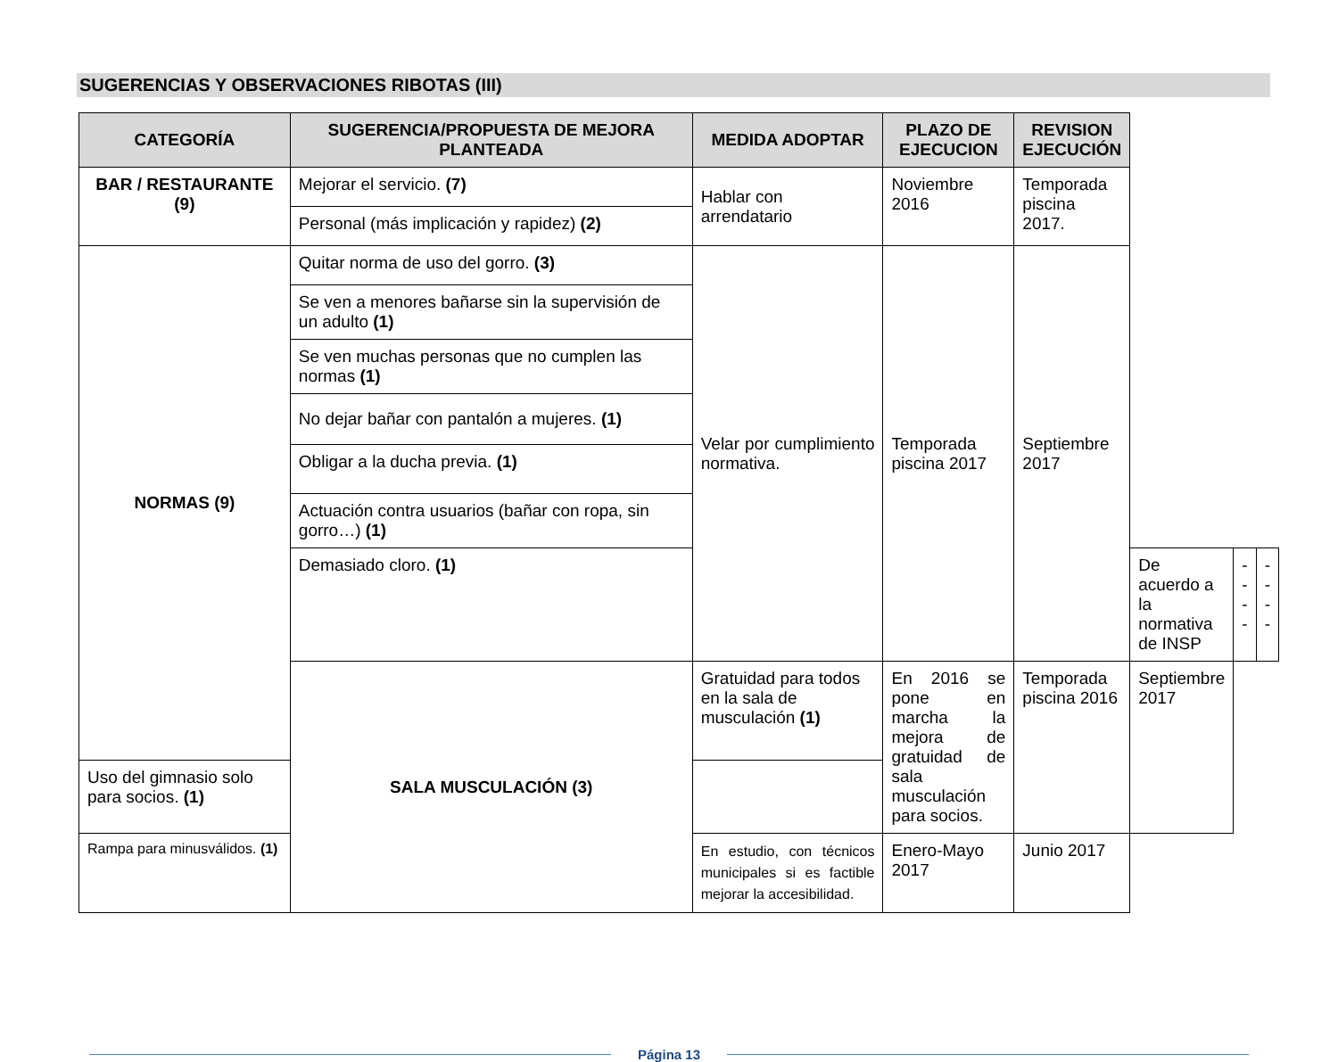SUGERENCIAS Y OBSERVACIONES RIBOTAS (III)
| CATEGORÍA | SUGERENCIA/PROPUESTA DE MEJORA PLANTEADA | MEDIDA ADOPTAR | PLAZO DE EJECUCION | REVISION EJECUCIÓN | | | |
| --- | --- | --- | --- | --- | --- | --- | --- |
| BAR / RESTAURANTE (9) | Mejorar el servicio. (7) | Hablar con arrendatario | Noviembre 2016 | Temporada piscina 2017. | | | |
| | Personal (más implicación y rapidez) (2) | | | | | | |
| NORMAS (9) | Quitar norma de uso del gorro. (3) | Velar por cumplimiento normativa. | Temporada piscina 2017 | Septiembre 2017 | | | |
| | Se ven a menores bañarse sin la supervisión de un adulto (1) | | | | | | |
| | Se ven muchas personas que no cumplen las normas (1) | | | | | | |
| | No dejar bañar con pantalón a mujeres. (1) | | | | | | |
| | Obligar a la ducha previa. (1) | | | | | | |
| | Actuación contra usuarios (bañar con ropa, sin gorro…) (1) | | | | | | |
| | Demasiado cloro. (1) | | | | De acuerdo a la normativa de INSP | ---- | ---- |
| | SALA MUSCULACIÓN (3) | Gratuidad para todos en la sala de musculación (1) | En 2016 se pone en marcha la mejora de gratuidad de sala musculación para socios. | Temporada piscina 2016 | Septiembre 2017 | | |
| Uso del gimnasio solo para socios. (1) | | | | | | | |
| Rampa para minusválidos. (1) | | En estudio, con técnicos municipales si es factible mejorar la accesibilidad. | Enero-Mayo 2017 | Junio 2017 | | | |
Página 13